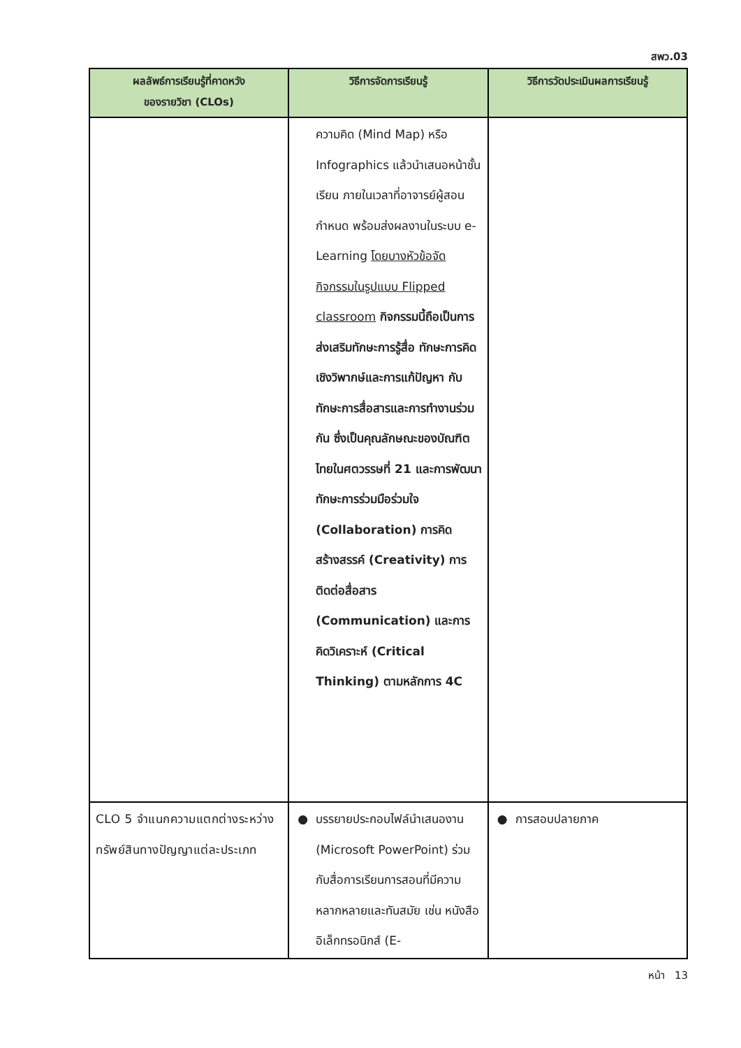สพว.03
| ผลลัพธ์การเรียนรู้ที่คาดหวัง ของรายวิชา (CLOs) | วิธีการจัดการเรียนรู้ | วิธีการวัดประเมินผลการเรียนรู้ |
| --- | --- | --- |
| | ความคิด (Mind Map) หรือ Infographics แล้วนำเสนอหน้าชั้นเรียน ภายในเวลาที่อาจารย์ผู้สอนกำหนด พร้อมส่งผลงานในระบบ e-Learning โดยบางหัวข้อจัดกิจกรรมในรูปแบบ Flipped classroom กิจกรรมนี้ถือเป็นการส่งเสริมทักษะการรู้สื่อ ทักษะการคิดเชิงวิพากษ์และการแก้ปัญหา กับทักษะการสื่อสารและการทำงานร่วมกัน ซึ่งเป็นคุณลักษณะของบัณฑิตไทยในศตวรรษที่ 21 และการพัฒนาทักษะการร่วมมือร่วมใจ (Collaboration) การคิดสร้างสรรค์ (Creativity) การติดต่อสื่อสาร (Communication) และการคิดวิเคราะห์ (Critical Thinking) ตามหลักการ 4C | |
| CLO 5 จำแนกความแตกต่างระหว่างทรัพย์สินทางปัญญาแต่ละประเภท | ● บรรยายประกอบไฟล์นำเสนองาน (Microsoft PowerPoint) ร่วมกับสื่อการเรียนการสอนที่มีความหลากหลายและทันสมัย เช่น หนังสืออิเล็กทรอนิกส์ (E- | ● การสอบปลายภาค |
หน้า 13